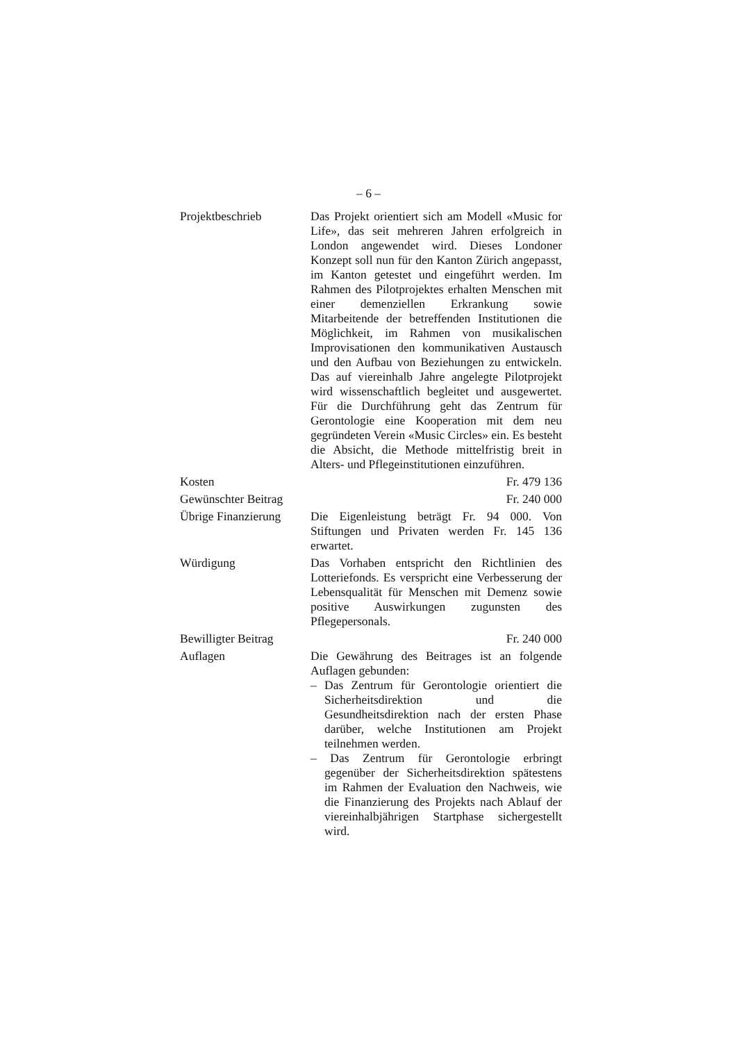– 6 –
Projektbeschrieb Das Projekt orientiert sich am Modell «Music for Life», das seit mehreren Jahren erfolgreich in London angewendet wird. Dieses Londoner Konzept soll nun für den Kanton Zürich angepasst, im Kanton getestet und eingeführt werden. Im Rahmen des Pilotprojektes erhalten Menschen mit einer demenziellen Erkrankung sowie Mitarbeitende der betreffenden Institutionen die Möglichkeit, im Rahmen von musikalischen Improvisationen den kommunikativen Austausch und den Aufbau von Beziehungen zu entwickeln. Das auf viereinhalb Jahre angelegte Pilotprojekt wird wissenschaftlich begleitet und ausgewertet. Für die Durchführung geht das Zentrum für Gerontologie eine Kooperation mit dem neu gegründeten Verein «Music Circles» ein. Es besteht die Absicht, die Methode mittelfristig breit in Alters- und Pflegeinstitutionen einzuführen.
Kosten Fr. 479 136
Gewünschter Beitrag
Fr. 240 000
Übrige Finanzierung
Die Eigenleistung beträgt Fr. 94 000. Von Stiftungen und Privaten werden Fr. 145 136 erwartet.
Würdigung Das Vorhaben entspricht den Richtlinien des Lotteriefonds. Es verspricht eine Verbesserung der Lebensqualität für Menschen mit Demenz sowie positive Auswirkungen zugunsten des Pflegepersonals.
Bewilligter Beitrag
Fr. 240 000
Auflagen Die Gewährung des Beitrages ist an folgende Auflagen gebunden:
– Das Zentrum für Gerontologie orientiert die Sicherheitsdirektion und die Gesundheitsdirektion nach der ersten Phase darüber, welche Institutionen am Projekt teilnehmen werden.
– Das Zentrum für Gerontologie erbringt gegenüber der Sicherheitsdirektion spätestens im Rahmen der Evaluation den Nachweis, wie die Finanzierung des Projekts nach Ablauf der viereinhalbjährigen Startphase sichergestellt wird.